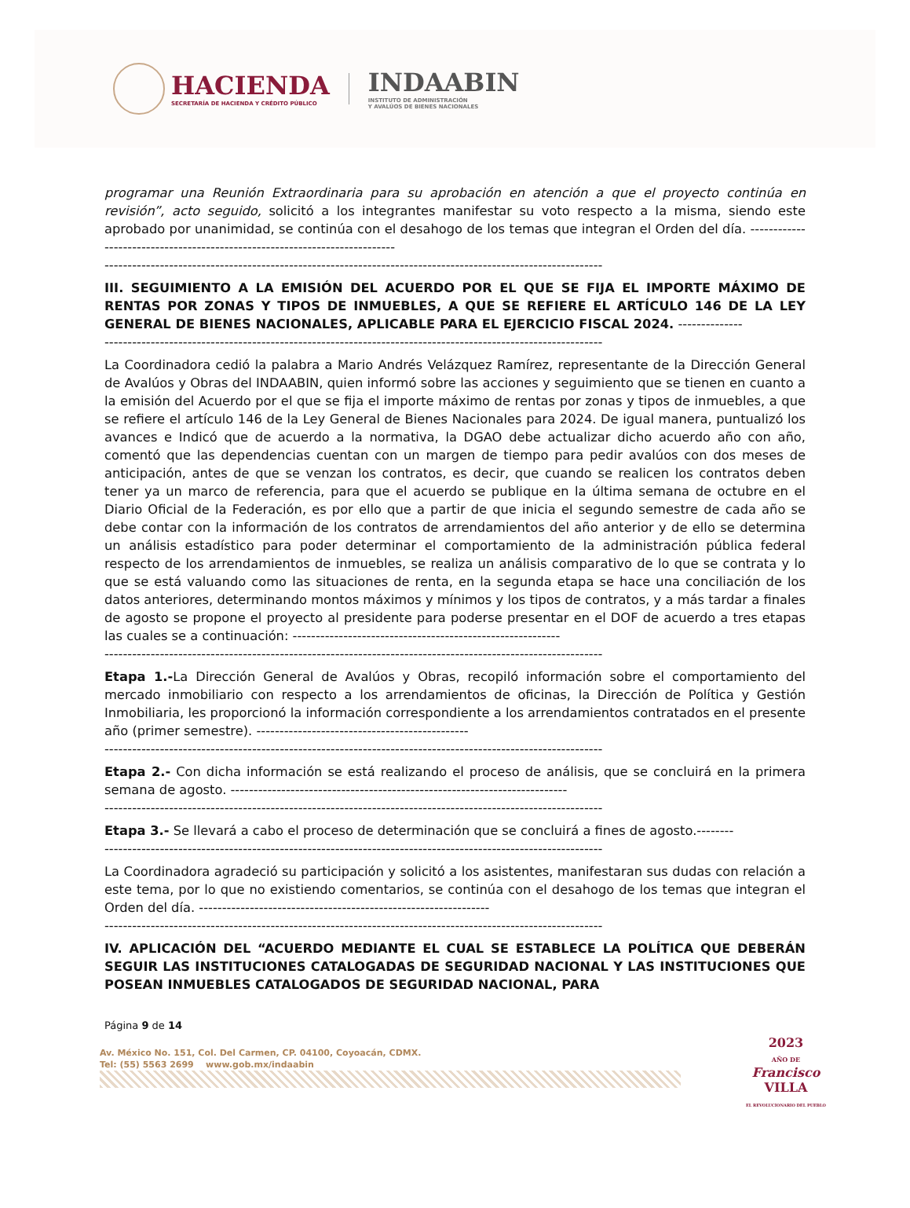HACIENDA
SECRETARÍA DE HACIENDA Y CRÉDITO PÚBLICO
INDAABIN
INSTITUTO DE ADMINISTRACIÓN
Y AVALÚOS DE BIENES NACIONALES
programar una Reunión Extraordinaria para su aprobación en atención a que el proyecto continúa en revisión”, acto seguido, solicitó a los integrantes manifestar su voto respecto a la misma, siendo este aprobado por unanimidad, se continúa con el desahogo de los temas que integran el Orden del día. ---------------------------------------------------------------------------
------------------------------------------------------------------------------------------------------------
III. SEGUIMIENTO A LA EMISIÓN DEL ACUERDO POR EL QUE SE FIJA EL IMPORTE MÁXIMO DE RENTAS POR ZONAS Y TIPOS DE INMUEBLES, A QUE SE REFIERE EL ARTÍCULO 146 DE LA LEY GENERAL DE BIENES NACIONALES, APLICABLE PARA EL EJERCICIO FISCAL 2024. --------------
------------------------------------------------------------------------------------------------------------
La Coordinadora cedió la palabra a Mario Andrés Velázquez Ramírez, representante de la Dirección General de Avalúos y Obras del INDAABIN, quien informó sobre las acciones y seguimiento que se tienen en cuanto a la emisión del Acuerdo por el que se fija el importe máximo de rentas por zonas y tipos de inmuebles, a que se refiere el artículo 146 de la Ley General de Bienes Nacionales para 2024. De igual manera, puntualizó los avances e Indicó que de acuerdo a la normativa, la DGAO debe actualizar dicho acuerdo año con año, comentó que las dependencias cuentan con un margen de tiempo para pedir avalúos con dos meses de anticipación, antes de que se venzan los contratos, es decir, que cuando se realicen los contratos deben tener ya un marco de referencia, para que el acuerdo se publique en la última semana de octubre en el Diario Oficial de la Federación, es por ello que a partir de que inicia el segundo semestre de cada año se debe contar con la información de los contratos de arrendamientos del año anterior y de ello se determina un análisis estadístico para poder determinar el comportamiento de la administración pública federal respecto de los arrendamientos de inmuebles, se realiza un análisis comparativo de lo que se contrata y lo que se está valuando como las situaciones de renta, en la segunda etapa se hace una conciliación de los datos anteriores, determinando montos máximos y mínimos y los tipos de contratos, y a más tardar a finales de agosto se propone el proyecto al presidente para poderse presentar en el DOF de acuerdo a tres etapas las cuales se a continuación: ----------------------------------------------------------
------------------------------------------------------------------------------------------------------------
Etapa 1.-La Dirección General de Avalúos y Obras, recopiló información sobre el comportamiento del mercado inmobiliario con respecto a los arrendamientos de oficinas, la Dirección de Política y Gestión Inmobiliaria, les proporcionó la información correspondiente a los arrendamientos contratados en el presente año (primer semestre). ----------------------------------------------
------------------------------------------------------------------------------------------------------------
Etapa 2.- Con dicha información se está realizando el proceso de análisis, que se concluirá en la primera semana de agosto. -------------------------------------------------------------------------
------------------------------------------------------------------------------------------------------------
Etapa 3.- Se llevará a cabo el proceso de determinación que se concluirá a fines de agosto.--------
------------------------------------------------------------------------------------------------------------
La Coordinadora agradeció su participación y solicitó a los asistentes, manifestaran sus dudas con relación a este tema, por lo que no existiendo comentarios, se continúa con el desahogo de los temas que integran el Orden del día. ---------------------------------------------------------------
------------------------------------------------------------------------------------------------------------
IV. APLICACIÓN DEL “ACUERDO MEDIANTE EL CUAL SE ESTABLECE LA POLÍTICA QUE DEBERÁN SEGUIR LAS INSTITUCIONES CATALOGADAS DE SEGURIDAD NACIONAL Y LAS INSTITUCIONES QUE POSEAN INMUEBLES CATALOGADOS DE SEGURIDAD NACIONAL, PARA
Página 9 de 14
Av. México No. 151, Col. Del Carmen, CP. 04100, Coyoacán, CDMX.
Tel: (55) 5563 2699 www.gob.mx/indaabin
2023
AÑO DE
Francisco
VILLA
EL REVOLUCIONARIO DEL PUEBLO